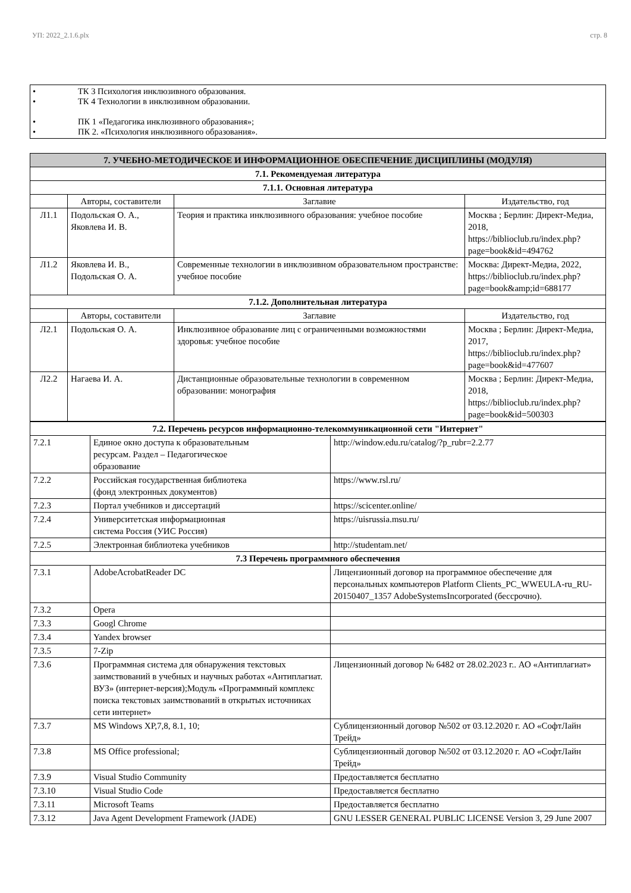УП: 2022_2.1.6.plx стр. 8
• ТК 3 Психология инклюзивного образования.
• ТК 4 Технологии в инклюзивном образовании.
• ПК 1 «Педагогика инклюзивного образования»;
• ПК 2. «Психология инклюзивного образования».
| 7. УЧЕБНО-МЕТОДИЧЕСКОЕ И ИНФОРМАЦИОННОЕ ОБЕСПЕЧЕНИЕ ДИСЦИПЛИНЫ (МОДУЛЯ) | | | |
| --- | --- | --- | --- |
| 7.1. Рекомендуемая литература | | | |
| 7.1.1. Основная литература | | | |
| | Авторы, составители | Заглавие | Издательство, год |
| Л1.1 | Подольская О. А., Яковлева И. В. | Теория и практика инклюзивного образования: учебное пособие | Москва ; Берлин: Директ-Медиа, 2018, https://biblioclub.ru/index.php?page=book&id=494762 |
| Л1.2 | Яковлева И. В., Подольская О. А. | Современные технологии в инклюзивном образовательном пространстве: учебное пособие | Москва: Директ-Медиа, 2022, https://biblioclub.ru/index.php?page=book&amp;id=688177 |
| 7.1.2. Дополнительная литература | | | |
| | Авторы, составители | Заглавие | Издательство, год |
| Л2.1 | Подольская О. А. | Инклюзивное образование лиц с ограниченными возможностями здоровья: учебное пособие | Москва ; Берлин: Директ-Медиа, 2017, https://biblioclub.ru/index.php?page=book&id=477607 |
| Л2.2 | Нагаева И. А. | Дистанционные образовательные технологии в современном образовании: монография | Москва ; Берлин: Директ-Медиа, 2018, https://biblioclub.ru/index.php?page=book&id=500303 |
| 7.2. Перечень ресурсов информационно-телекоммуникационной сети "Интернет" | | |
| 7.2.1 | Единое окно доступа к образовательным ресурсам. Раздел – Педагогическое образование | http://window.edu.ru/catalog/?p_rubr=2.2.77 |
| 7.2.2 | Российская государственная библиотека (фонд электронных документов) | https://www.rsl.ru/ |
| 7.2.3 | Портал учебников и диссертаций | https://scicenter.online/ |
| 7.2.4 | Университетская информационная система Россия (УИС Россия) | https://uisrussia.msu.ru/ |
| 7.2.5 | Электронная библиотека учебников | http://studentam.net/ |
| 7.3 Перечень программного обеспечения | | |
| 7.3.1 | AdobeAcrobatReader DC | Лицензионный договор на программное обеспечение для персональных компьютеров Platform Clients_PC_WWEULA-ru_RU-20150407_1357 AdobeSystemsIncorporated (бессрочно). |
| 7.3.2 | Opera | |
| 7.3.3 | Googl Chrome | |
| 7.3.4 | Yandex browser | |
| 7.3.5 | 7-Zip | |
| 7.3.6 | Программная система для обнаружения текстовых заимствований в учебных и научных работах «Антиплагиат. ВУЗ» (интернет-версия);Модуль «Программный комплекс поиска текстовых заимствований в открытых источниках сети интернет» | Лицензионный договор № 6482 от 28.02.2023 г.. АО «Антиплагиат» |
| 7.3.7 | MS Windows XP,7,8, 8.1, 10; | Сублицензионный договор №502 от 03.12.2020 г. АО «СофтЛайн Трейд» |
| 7.3.8 | MS Office professional; | Сублицензионный договор №502 от 03.12.2020 г. АО «СофтЛайн Трейд» |
| 7.3.9 | Visual Studio Community | Предоставляется бесплатно |
| 7.3.10 | Visual Studio Code | Предоставляется бесплатно |
| 7.3.11 | Microsoft Teams | Предоставляется бесплатно |
| 7.3.12 | Java Agent Development Framework (JADE) | GNU LESSER GENERAL PUBLIC LICENSE Version 3, 29 June 2007 |